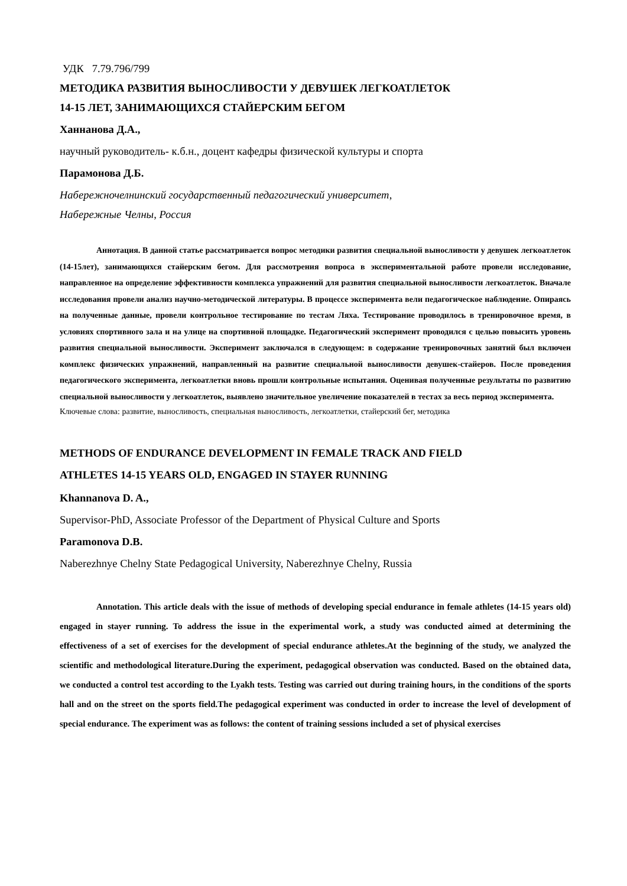УДК 7.79.796/799
МЕТОДИКА РАЗВИТИЯ ВЫНОСЛИВОСТИ У ДЕВУШЕК ЛЕГКОАТЛЕТОК
14-15 ЛЕТ, ЗАНИМАЮЩИХСЯ СТАЙЕРСКИМ БЕГОМ
Ханнанова Д.А.,
научный руководитель- к.б.н., доцент кафедры физической культуры и спорта
Парамонова Д.Б.
Набережночелнинский государственный педагогический университет,
Набережные Челны, Россия
Аннотация. В данной статье рассматривается вопрос методики развития специальной выносливости у девушек легкоатлеток (14-15лет), занимающихся стайерским бегом. Для рассмотрения вопроса в экспериментальной работе провели исследование, направленное на определение эффективности комплекса упражнений для развития специальной выносливости легкоатлеток. Вначале исследования провели анализ научно-методической литературы. В процессе эксперимента вели педагогическое наблюдение. Опираясь на полученные данные, провели контрольное тестирование по тестам Ляха. Тестирование проводилось в тренировочное время, в условиях спортивного зала и на улице на спортивной площадке. Педагогический эксперимент проводился с целью повысить уровень развития специальной выносливости. Эксперимент заключался в следующем: в содержание тренировочных занятий был включен комплекс физических упражнений, направленный на развитие специальной выносливости девушек-стайеров. После проведения педагогического эксперимента, легкоатлетки вновь прошли контрольные испытания. Оценивая полученные результаты по развитию специальной выносливости у легкоатлеток, выявлено значительное увеличение показателей в тестах за весь период эксперимента.
Ключевые слова: развитие, выносливость, специальная выносливость, легкоатлетки, стайерский бег, методика
METHODS OF ENDURANCE DEVELOPMENT IN FEMALE TRACK AND FIELD
ATHLETES 14-15 YEARS OLD, ENGAGED IN STAYER RUNNING
Khannanova D. A.,
Supervisor-PhD, Associate Professor of the Department of Physical Culture and Sports
Paramonova D.B.
Naberezhnye Chelny State Pedagogical University, Naberezhnye Chelny, Russia
Annotation. This article deals with the issue of methods of developing special endurance in female athletes (14-15 years old) engaged in stayer running. To address the issue in the experimental work, a study was conducted aimed at determining the effectiveness of a set of exercises for the development of special endurance athletes.At the beginning of the study, we analyzed the scientific and methodological literature.During the experiment, pedagogical observation was conducted. Based on the obtained data, we conducted a control test according to the Lyakh tests. Testing was carried out during training hours, in the conditions of the sports hall and on the street on the sports field.The pedagogical experiment was conducted in order to increase the level of development of special endurance. The experiment was as follows: the content of training sessions included a set of physical exercises